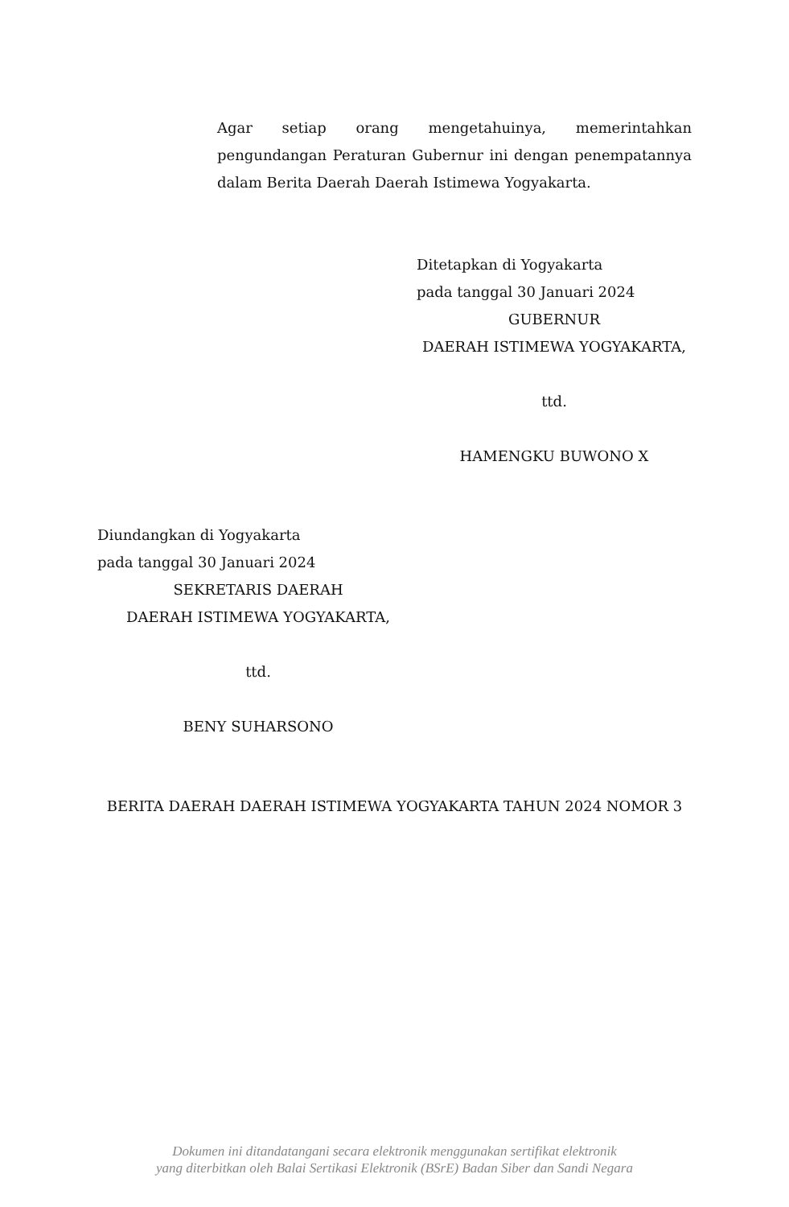Agar setiap orang mengetahuinya, memerintahkan pengundangan Peraturan Gubernur ini dengan penempatannya dalam Berita Daerah Daerah Istimewa Yogyakarta.
Ditetapkan di Yogyakarta
pada tanggal 30 Januari 2024
GUBERNUR
DAERAH ISTIMEWA YOGYAKARTA,
ttd.
HAMENGKU BUWONO X
Diundangkan di Yogyakarta
pada tanggal 30 Januari 2024
SEKRETARIS DAERAH
DAERAH ISTIMEWA YOGYAKARTA,
ttd.
BENY SUHARSONO
BERITA DAERAH DAERAH ISTIMEWA YOGYAKARTA TAHUN 2024 NOMOR 3
Dokumen ini ditandatangani secara elektronik menggunakan sertifikat elektronik
yang diterbitkan oleh Balai Sertikasi Elektronik (BSrE) Badan Siber dan Sandi Negara